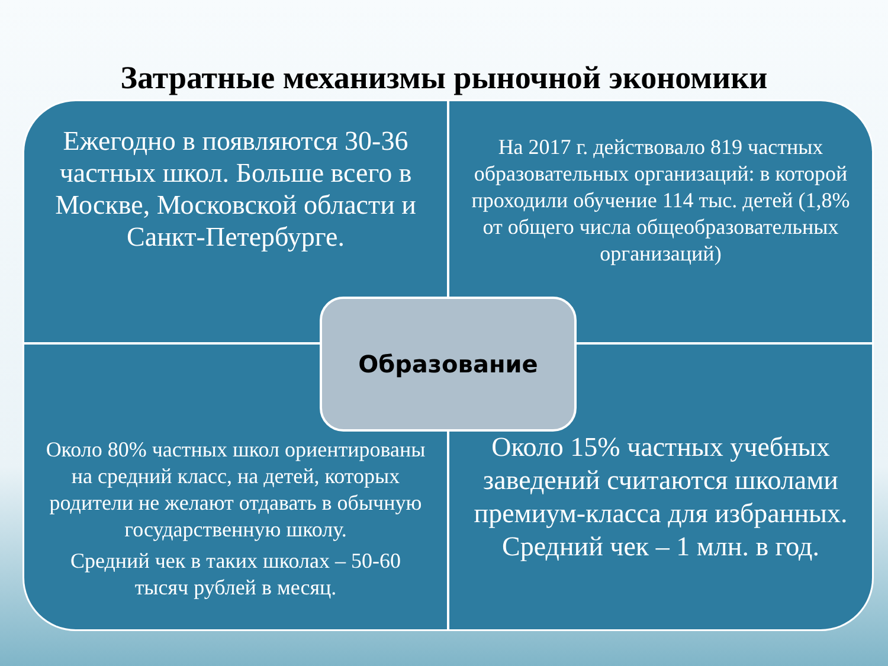Затратные механизмы рыночной экономики
Ежегодно в появляются 30-36 частных школ. Больше всего в Москве, Московской области и Санкт-Петербурге.
На 2017 г. действовало 819 частных образовательных организаций: в которой проходили обучение 114 тыс. детей (1,8% от общего числа общеобразовательных организаций)
Около 80% частных школ ориентированы на средний класс, на детей, которых родители не желают отдавать в обычную государственную школу.
Средний чек в таких школах – 50-60 тысяч рублей в месяц.
Около 15% частных учебных заведений считаются школами премиум-класса для избранных. Средний чек – 1 млн. в год.
Образование